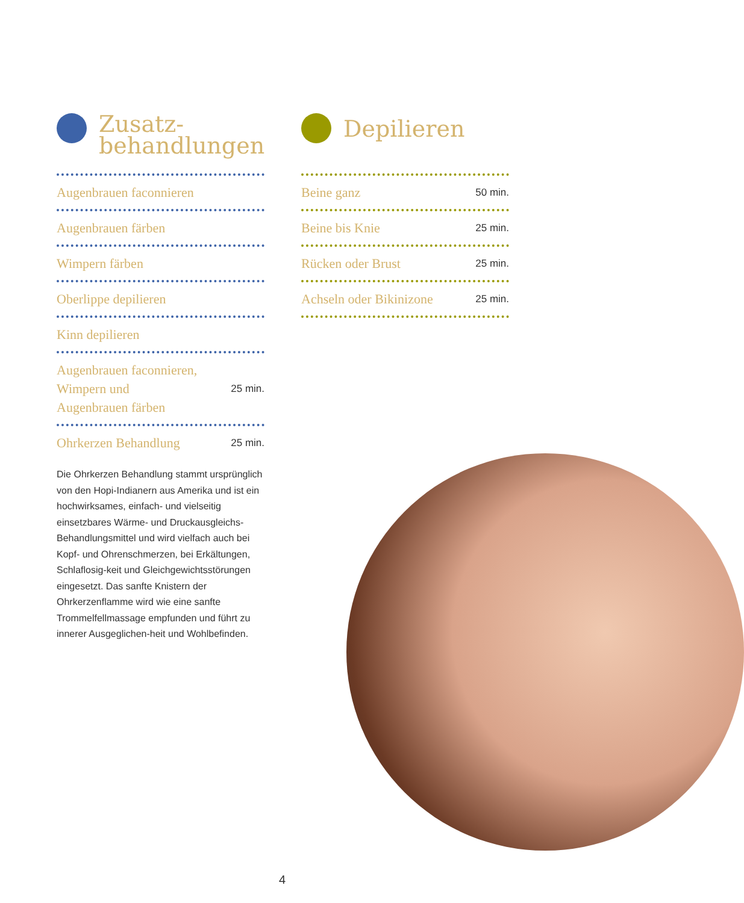Zusatz-
behandlungen
Augenbrauen faconnieren
Augenbrauen färben
Wimpern färben
Oberlippe depilieren
Kinn depilieren
Augenbrauen faconnieren,
Wimpern und
Augenbrauen färben 25 min.
Ohrkerzen Behandlung 25 min.
Die Ohrkerzen Behandlung stammt ursprünglich von den Hopi-Indianern aus Amerika und ist ein hochwirksames, einfach- und vielseitig einsetzbares Wärme- und Druckausgleichs-Behandlungsmittel und wird vielfach auch bei Kopf- und Ohrenschmerzen, bei Erkältungen, Schlaflosig-keit und Gleichgewichtsstörungen eingesetzt. Das sanfte Knistern der Ohrkerzenflamme wird wie eine sanfte Trommelfellmassage empfunden und führt zu innerer Ausgeglichen-heit und Wohlbefinden.
Depilieren
Beine ganz 50 min.
Beine bis Knie 25 min.
Rücken oder Brust 25 min.
Achseln oder Bikinizone 25 min.
4